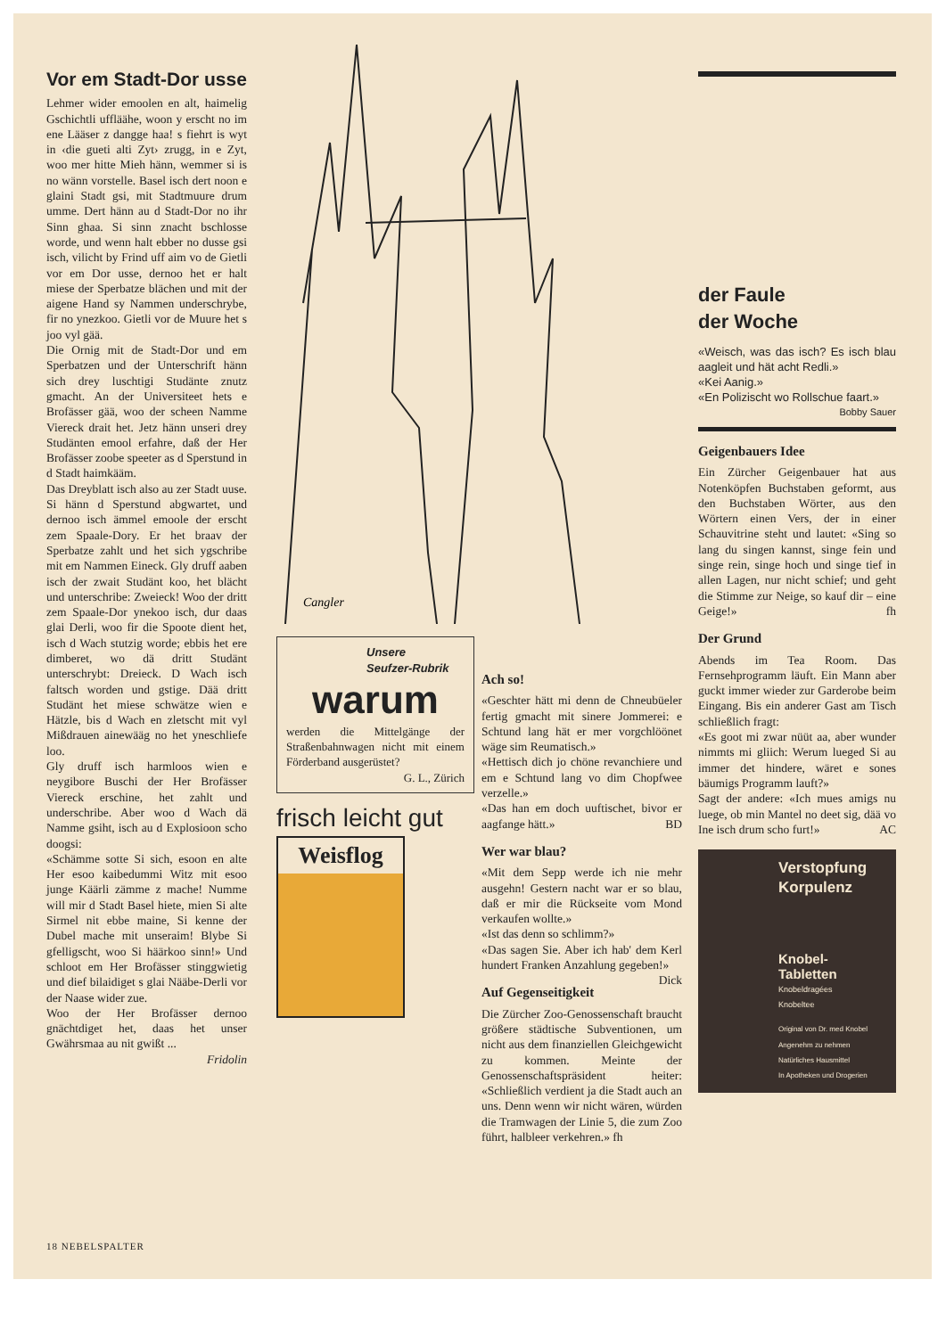Vor em Stadt-Dor usse
Lehmer wider emoolen en alt, haimelig Gschichtli uffläähe, woon y erscht no im ene Lääser z dangge haa! s fiehrt is wyt in ‹die gueti alti Zyt› zrugg, in e Zyt, woo mer hitte Mieh hänn, wemmer si is no wänn vorstelle. Basel isch dert noon e glaini Stadt gsi, mit Stadtmuure drum umme. Dert hänn au d Stadt-Dor no ihr Sinn ghaa. Si sinn znacht bschlosse worde, und wenn halt ebber no dusse gsi isch, vilicht by Frind uff aim vo de Gietli vor em Dor usse, dernoo het er halt miese der Sperbatze blächen und mit der aigene Hand sy Nammen underschrybe, fir no ynezkoo. Gietli vor de Muure het s joo vyl gää.
Die Ornig mit de Stadt-Dor und em Sperbatzen und der Unterschrift hänn sich drey luschtigi Studänte znutz gmacht. An der Universiteet hets e Brofässer gää, woo der scheen Namme Viereck drait het. Jetz hänn unseri drey Studänten emool erfahre, daß der Her Brofässer zoobe speeter as d Sperstund in d Stadt haimkääm.
Das Dreyblatt isch also au zer Stadt uuse. Si hänn d Sperstund abgwartet, und dernoo isch ämmel emoole der erscht zem Spaale-Dory. Er het braav der Sperbatze zahlt und het sich ygschribe mit em Nammen Eineck. Gly druff aaben isch der zwait Studänt koo, het blächt und unterschribe: Zweieck! Woo der dritt zem Spaale-Dor ynekoo isch, dur daas glai Derli, woo fir die Spoote dient het, isch d Wach stutzig worde; ebbis het ere dimberet, wo dä dritt Studänt unterschrybt: Dreieck. D Wach isch faltsch worden und gstige. Dää dritt Studänt het miese schwätze wien e Hätzle, bis d Wach en zletscht mit vyl Mißdrauen ainewääg no het yneschliefe loo.
Gly druff isch harmloos wien e neygibore Buschi der Her Brofässer Viereck erschine, het zahlt und underschribe. Aber woo d Wach dä Namme gsiht, isch au d Explosioon scho doogsi:
«Schämme sotte Si sich, esoon en alte Her esoo kaibedummi Witz mit esoo junge Käärli zämme z mache! Numme will mir d Stadt Basel hiete, mien Si alte Sirmel nit ebbe maine, Si kenne der Dubel mache mit unseraim! Blybe Si gfelligscht, woo Si häärkoo sinn!» Und schloot em Her Brofässer stinggwietig und dief bilaidiget s glai Nääbe-Derli vor der Naase wider zue.
Woo der Her Brofässer dernoo gnächtdiget het, daas het unser Gwährsmaa au nit gwißt ...
Fridolin
Cangler
Unsere
Seufzer-Rubrik
warum
werden die Mittelgänge der Straßenbahnwagen nicht mit einem Förderband ausgerüstet?
G. L., Zürich
frisch leicht gut
Weisflog
Ach so!
«Geschter hätt mi denn de Chneubüeler fertig gmacht mit sinere Jommerei: e Schtund lang hät er mer vorgchlöönet wäge sim Reumatisch.»
«Hettisch dich jo chöne revanchiere und em e Schtund lang vo dim Chopfwee verzelle.»
«Das han em doch uuftischet, bivor er aagfange hätt.» BD
Wer war blau?
«Mit dem Sepp werde ich nie mehr ausgehn! Gestern nacht war er so blau, daß er mir die Rückseite vom Mond verkaufen wollte.»
«Ist das denn so schlimm?»
«Das sagen Sie. Aber ich hab' dem Kerl hundert Franken Anzahlung gegeben!» Dick
Auf Gegenseitigkeit
Die Zürcher Zoo-Genossenschaft braucht größere städtische Subventionen, um nicht aus dem finanziellen Gleichgewicht zu kommen. Meinte der Genossenschaftspräsident heiter: «Schließlich verdient ja die Stadt auch an uns. Denn wenn wir nicht wären, würden die Tramwagen der Linie 5, die zum Zoo führt, halbleer verkehren.» fh
der Faule
der Woche
«Weisch, was das isch? Es isch blau aagleit und hät acht Redli.»
«Kei Aanig.»
«En Polizischt wo Rollschue faart.»
Bobby Sauer
Geigenbauers Idee
Ein Zürcher Geigenbauer hat aus Notenköpfen Buchstaben geformt, aus den Buchstaben Wörter, aus den Wörtern einen Vers, der in einer Schauvitrine steht und lautet: «Sing so lang du singen kannst, singe fein und singe rein, singe hoch und singe tief in allen Lagen, nur nicht schief; und geht die Stimme zur Neige, so kauf dir – eine Geige!» fh
Der Grund
Abends im Tea Room. Das Fernsehprogramm läuft. Ein Mann aber guckt immer wieder zur Garderobe beim Eingang. Bis ein anderer Gast am Tisch schließlich fragt:
«Es goot mi zwar nüüt aa, aber wunder nimmts mi gliich: Werum lueged Si au immer det hindere, wäret e sones bäumigs Programm lauft?»
Sagt der andere: «Ich mues amigs nu luege, ob min Mantel no deet sig, dää vo Ine isch drum scho furt!» AC
Verstopfung
Korpulenz
Knobel-
Tabletten
Knobeldragées
Knobeltee
Original von Dr. med Knobel
Angenehm zu nehmen
Natürliches Hausmittel
In Apotheken und Drogerien
18 NEBELSPALTER